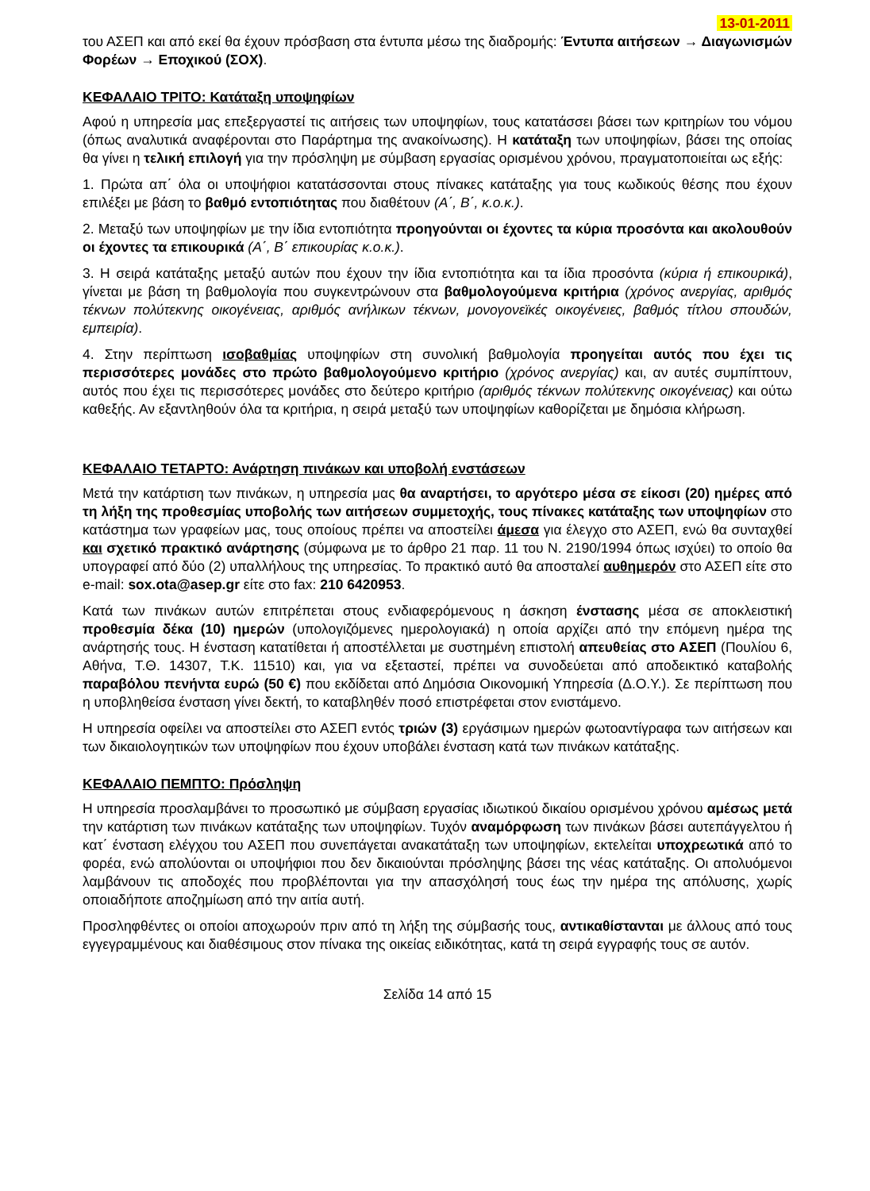13-01-2011
του ΑΣΕΠ και από εκεί θα έχουν πρόσβαση στα έντυπα μέσω της διαδρομής: Έντυπα αιτήσεων → Διαγωνισμών Φορέων → Εποχικού (ΣΟΧ).
ΚΕΦΑΛΑΙΟ ΤΡΙΤΟ: Κατάταξη υποψηφίων
Αφού η υπηρεσία μας επεξεργαστεί τις αιτήσεις των υποψηφίων, τους κατατάσσει βάσει των κριτηρίων του νόμου (όπως αναλυτικά αναφέρονται στο Παράρτημα της ανακοίνωσης). Η κατάταξη των υποψηφίων, βάσει της οποίας θα γίνει η τελική επιλογή για την πρόσληψη με σύμβαση εργασίας ορισμένου χρόνου, πραγματοποιείται ως εξής:
1. Πρώτα απ΄ όλα οι υποψήφιοι κατατάσσονται στους πίνακες κατάταξης για τους κωδικούς θέσης που έχουν επιλέξει με βάση το βαθμό εντοπιότητας που διαθέτουν (Α΄, Β΄, κ.ο.κ.).
2. Μεταξύ των υποψηφίων με την ίδια εντοπιότητα προηγούνται οι έχοντες τα κύρια προσόντα και ακολουθούν οι έχοντες τα επικουρικά (Α΄, Β΄ επικουρίας κ.ο.κ.).
3. Η σειρά κατάταξης μεταξύ αυτών που έχουν την ίδια εντοπιότητα και τα ίδια προσόντα (κύρια ή επικουρικά), γίνεται με βάση τη βαθμολογία που συγκεντρώνουν στα βαθμολογούμενα κριτήρια (χρόνος ανεργίας, αριθμός τέκνων πολύτεκνης οικογένειας, αριθμός ανήλικων τέκνων, μονογονεϊκές οικογένειες, βαθμός τίτλου σπουδών, εμπειρία).
4. Στην περίπτωση ισοβαθμίας υποψηφίων στη συνολική βαθμολογία προηγείται αυτός που έχει τις περισσότερες μονάδες στο πρώτο βαθμολογούμενο κριτήριο (χρόνος ανεργίας) και, αν αυτές συμπίπτουν, αυτός που έχει τις περισσότερες μονάδες στο δεύτερο κριτήριο (αριθμός τέκνων πολύτεκνης οικογένειας) και ούτω καθεξής. Αν εξαντληθούν όλα τα κριτήρια, η σειρά μεταξύ των υποψηφίων καθορίζεται με δημόσια κλήρωση.
ΚΕΦΑΛΑΙΟ ΤΕΤΑΡΤΟ: Ανάρτηση πινάκων και υποβολή ενστάσεων
Μετά την κατάρτιση των πινάκων, η υπηρεσία μας θα αναρτήσει, το αργότερο μέσα σε είκοσι (20) ημέρες από τη λήξη της προθεσμίας υποβολής των αιτήσεων συμμετοχής, τους πίνακες κατάταξης των υποψηφίων στο κατάστημα των γραφείων μας, τους οποίους πρέπει να αποστείλει άμεσα για έλεγχο στο ΑΣΕΠ, ενώ θα συνταχθεί και σχετικό πρακτικό ανάρτησης (σύμφωνα με το άρθρο 21 παρ. 11 του Ν. 2190/1994 όπως ισχύει) το οποίο θα υπογραφεί από δύο (2) υπαλλήλους της υπηρεσίας. Το πρακτικό αυτό θα αποσταλεί αυθημερόν στο ΑΣΕΠ είτε στο e-mail: sox.ota@asep.gr είτε στο fax: 210 6420953.
Κατά των πινάκων αυτών επιτρέπεται στους ενδιαφερόμενους η άσκηση ένστασης μέσα σε αποκλειστική προθεσμία δέκα (10) ημερών (υπολογιζόμενες ημερολογιακά) η οποία αρχίζει από την επόμενη ημέρα της ανάρτησής τους. Η ένσταση κατατίθεται ή αποστέλλεται με συστημένη επιστολή απευθείας στο ΑΣΕΠ (Πουλίου 6, Αθήνα, Τ.Θ. 14307, Τ.Κ. 11510) και, για να εξεταστεί, πρέπει να συνοδεύεται από αποδεικτικό καταβολής παραβόλου πενήντα ευρώ (50 €) που εκδίδεται από Δημόσια Οικονομική Υπηρεσία (Δ.Ο.Υ.). Σε περίπτωση που η υποβληθείσα ένσταση γίνει δεκτή, το καταβληθέν ποσό επιστρέφεται στον ενιστάμενο.
Η υπηρεσία οφείλει να αποστείλει στο ΑΣΕΠ εντός τριών (3) εργάσιμων ημερών φωτοαντίγραφα των αιτήσεων και των δικαιολογητικών των υποψηφίων που έχουν υποβάλει ένσταση κατά των πινάκων κατάταξης.
ΚΕΦΑΛΑΙΟ ΠΕΜΠΤΟ: Πρόσληψη
Η υπηρεσία προσλαμβάνει το προσωπικό με σύμβαση εργασίας ιδιωτικού δικαίου ορισμένου χρόνου αμέσως μετά την κατάρτιση των πινάκων κατάταξης των υποψηφίων. Τυχόν αναμόρφωση των πινάκων βάσει αυτεπάγγελτου ή κατ΄ ένσταση ελέγχου του ΑΣΕΠ που συνεπάγεται ανακατάταξη των υποψηφίων, εκτελείται υποχρεωτικά από το φορέα, ενώ απολύονται οι υποψήφιοι που δεν δικαιούνται πρόσληψης βάσει της νέας κατάταξης. Οι απολυόμενοι λαμβάνουν τις αποδοχές που προβλέπονται για την απασχόλησή τους έως την ημέρα της απόλυσης, χωρίς οποιαδήποτε αποζημίωση από την αιτία αυτή.
Προσληφθέντες οι οποίοι αποχωρούν πριν από τη λήξη της σύμβασής τους, αντικαθίστανται με άλλους από τους εγγεγραμμένους και διαθέσιμους στον πίνακα της οικείας ειδικότητας, κατά τη σειρά εγγραφής τους σε αυτόν.
Σελίδα 14 από 15